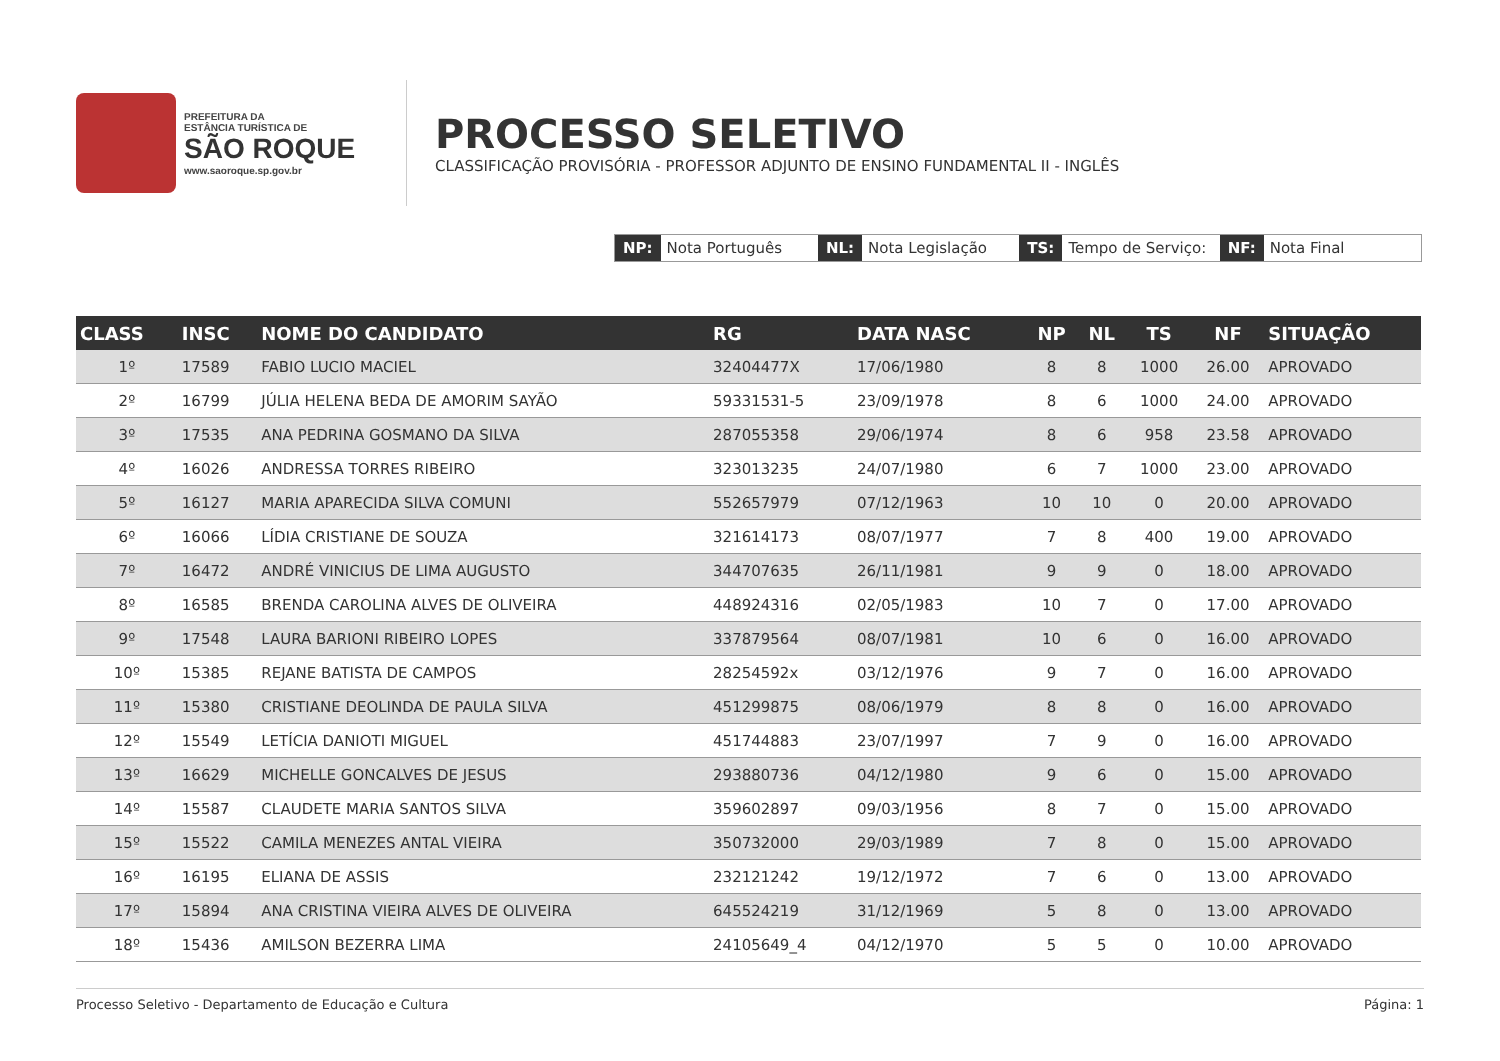PREFEITURA DA
ESTÂNCIA TURÍSTICA DE
SÃO ROQUE
www.saoroque.sp.gov.br
PROCESSO SELETIVO
CLASSIFICAÇÃO PROVISÓRIA - PROFESSOR ADJUNTO DE ENSINO FUNDAMENTAL II - INGLÊS
NP: Nota Português NL: Nota Legislação TS: Tempo de Serviço: NF: Nota Final
| CLASS | INSC | NOME DO CANDIDATO | RG | DATA NASC | NP | NL | TS | NF | SITUAÇÃO |
| --- | --- | --- | --- | --- | --- | --- | --- | --- | --- |
| 1º | 17589 | FABIO LUCIO MACIEL | 32404477X | 17/06/1980 | 8 | 8 | 1000 | 26.00 | APROVADO |
| 2º | 16799 | JÚLIA HELENA BEDA DE AMORIM SAYÃO | 59331531-5 | 23/09/1978 | 8 | 6 | 1000 | 24.00 | APROVADO |
| 3º | 17535 | ANA PEDRINA GOSMANO DA SILVA | 287055358 | 29/06/1974 | 8 | 6 | 958 | 23.58 | APROVADO |
| 4º | 16026 | ANDRESSA TORRES RIBEIRO | 323013235 | 24/07/1980 | 6 | 7 | 1000 | 23.00 | APROVADO |
| 5º | 16127 | MARIA APARECIDA SILVA COMUNI | 552657979 | 07/12/1963 | 10 | 10 | 0 | 20.00 | APROVADO |
| 6º | 16066 | LÍDIA CRISTIANE DE SOUZA | 321614173 | 08/07/1977 | 7 | 8 | 400 | 19.00 | APROVADO |
| 7º | 16472 | ANDRÉ VINICIUS DE LIMA AUGUSTO | 344707635 | 26/11/1981 | 9 | 9 | 0 | 18.00 | APROVADO |
| 8º | 16585 | BRENDA CAROLINA ALVES DE OLIVEIRA | 448924316 | 02/05/1983 | 10 | 7 | 0 | 17.00 | APROVADO |
| 9º | 17548 | LAURA BARIONI RIBEIRO LOPES | 337879564 | 08/07/1981 | 10 | 6 | 0 | 16.00 | APROVADO |
| 10º | 15385 | REJANE BATISTA DE CAMPOS | 28254592x | 03/12/1976 | 9 | 7 | 0 | 16.00 | APROVADO |
| 11º | 15380 | CRISTIANE DEOLINDA DE PAULA SILVA | 451299875 | 08/06/1979 | 8 | 8 | 0 | 16.00 | APROVADO |
| 12º | 15549 | LETÍCIA DANIOTI MIGUEL | 451744883 | 23/07/1997 | 7 | 9 | 0 | 16.00 | APROVADO |
| 13º | 16629 | MICHELLE GONCALVES DE JESUS | 293880736 | 04/12/1980 | 9 | 6 | 0 | 15.00 | APROVADO |
| 14º | 15587 | CLAUDETE MARIA SANTOS SILVA | 359602897 | 09/03/1956 | 8 | 7 | 0 | 15.00 | APROVADO |
| 15º | 15522 | CAMILA MENEZES ANTAL VIEIRA | 350732000 | 29/03/1989 | 7 | 8 | 0 | 15.00 | APROVADO |
| 16º | 16195 | ELIANA DE ASSIS | 232121242 | 19/12/1972 | 7 | 6 | 0 | 13.00 | APROVADO |
| 17º | 15894 | ANA CRISTINA VIEIRA ALVES DE OLIVEIRA | 645524219 | 31/12/1969 | 5 | 8 | 0 | 13.00 | APROVADO |
| 18º | 15436 | AMILSON BEZERRA LIMA | 24105649_4 | 04/12/1970 | 5 | 5 | 0 | 10.00 | APROVADO |
Processo Seletivo - Departamento de Educação e Cultura Página: 1